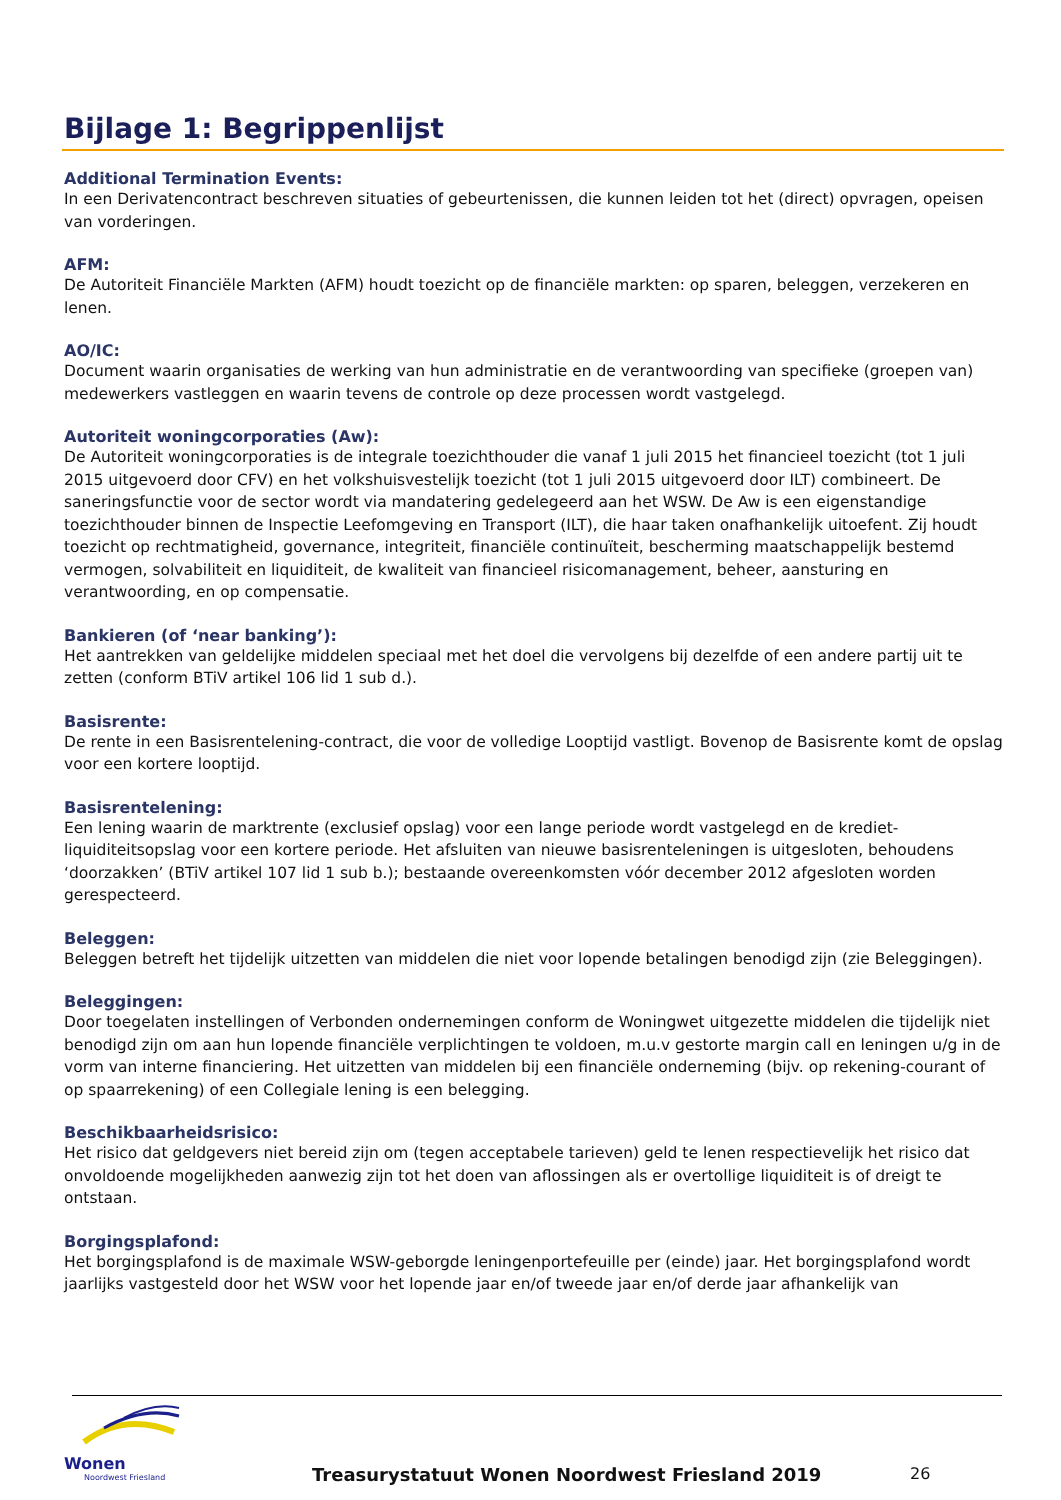Bijlage 1: Begrippenlijst
Additional Termination Events:
In een Derivatencontract beschreven situaties of gebeurtenissen, die kunnen leiden tot het (direct) opvragen, opeisen van vorderingen.
AFM:
De Autoriteit Financiële Markten (AFM) houdt toezicht op de financiële markten: op sparen, beleggen, verzekeren en lenen.
AO/IC:
Document waarin organisaties de werking van hun administratie en de verantwoording van specifieke (groepen van) medewerkers vastleggen en waarin tevens de controle op deze processen wordt vastgelegd.
Autoriteit woningcorporaties (Aw):
De Autoriteit woningcorporaties is de integrale toezichthouder die vanaf 1 juli 2015 het financieel toezicht (tot 1 juli 2015 uitgevoerd door CFV) en het volkshuisvestelijk toezicht (tot 1 juli 2015 uitgevoerd door ILT) combineert. De saneringsfunctie voor de sector wordt via mandatering gedelegeerd aan het WSW. De Aw is een eigenstandige toezichthouder binnen de Inspectie Leefomgeving en Transport (ILT), die haar taken onafhankelijk uitoefent. Zij houdt toezicht op rechtmatigheid, governance, integriteit, financiële continuïteit, bescherming maatschappelijk bestemd vermogen, solvabiliteit en liquiditeit, de kwaliteit van financieel risicomanagement, beheer, aansturing en verantwoording, en op compensatie.
Bankieren (of ‘near banking’):
Het aantrekken van geldelijke middelen speciaal met het doel die vervolgens bij dezelfde of een andere partij uit te zetten (conform BTiV artikel 106 lid 1 sub d.).
Basisrente:
De rente in een Basisrentelening-contract, die voor de volledige Looptijd vastligt. Bovenop de Basisrente komt de opslag voor een kortere looptijd.
Basisrentelening:
Een lening waarin de marktrente (exclusief opslag) voor een lange periode wordt vastgelegd en de krediet-liquiditeitsopslag voor een kortere periode. Het afsluiten van nieuwe basisrenteleningen is uitgesloten, behoudens ‘doorzakken’ (BTiV artikel 107 lid 1 sub b.); bestaande overeenkomsten vóór december 2012 afgesloten worden gerespecteerd.
Beleggen:
Beleggen betreft het tijdelijk uitzetten van middelen die niet voor lopende betalingen benodigd zijn (zie Beleggingen).
Beleggingen:
Door toegelaten instellingen of Verbonden ondernemingen conform de Woningwet uitgezette middelen die tijdelijk niet benodigd zijn om aan hun lopende financiële verplichtingen te voldoen, m.u.v gestorte margin call en leningen u/g in de vorm van interne financiering. Het uitzetten van middelen bij een financiële onderneming (bijv. op rekening-courant of op spaarrekening) of een Collegiale lening is een belegging.
Beschikbaarheidsrisico:
Het risico dat geldgevers niet bereid zijn om (tegen acceptabele tarieven) geld te lenen respectievelijk het risico dat onvoldoende mogelijkheden aanwezig zijn tot het doen van aflossingen als er overtollige liquiditeit is of dreigt te ontstaan.
Borgingsplafond:
Het borgingsplafond is de maximale WSW-geborgde leningenportefeuille per (einde) jaar. Het borgingsplafond wordt jaarlijks vastgesteld door het WSW voor het lopende jaar en/of tweede jaar en/of derde jaar afhankelijk van
Wonen
Noordwest Friesland
Treasurystatuut Wonen Noordwest Friesland 2019
26